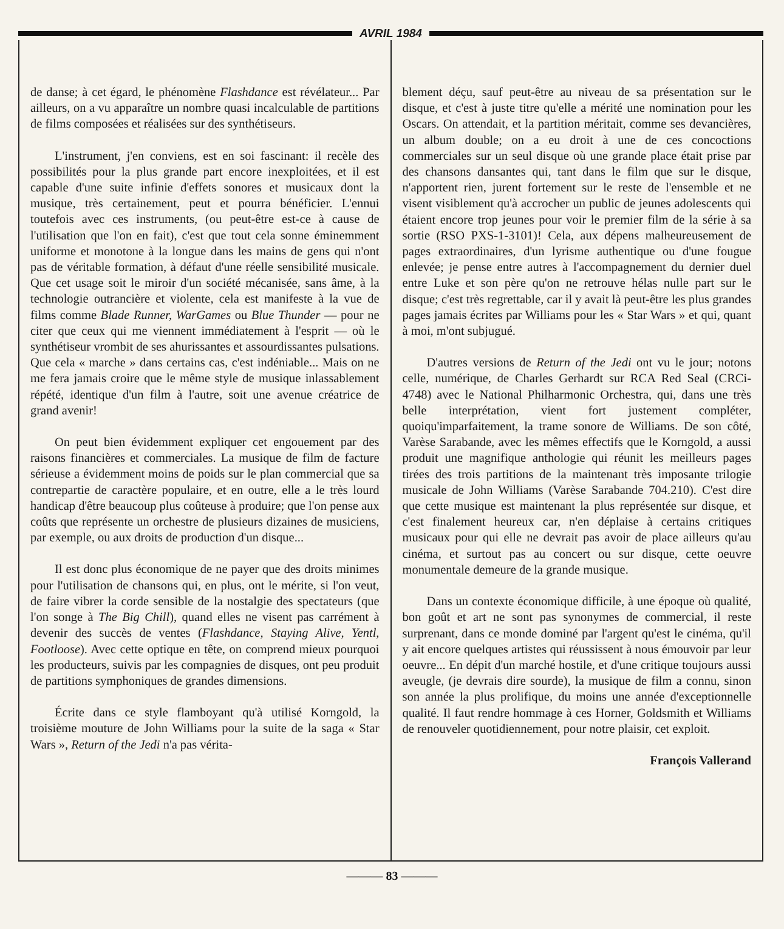AVRIL 1984
de danse; à cet égard, le phénomène Flashdance est révélateur... Par ailleurs, on a vu apparaître un nombre quasi incalculable de partitions de films composées et réalisées sur des synthétiseurs.
L'instrument, j'en conviens, est en soi fascinant: il recèle des possibilités pour la plus grande part encore inexploitées, et il est capable d'une suite infinie d'effets sonores et musicaux dont la musique, très certainement, peut et pourra bénéficier. L'ennui toutefois avec ces instruments, (ou peut-être est-ce à cause de l'utilisation que l'on en fait), c'est que tout cela sonne éminemment uniforme et monotone à la longue dans les mains de gens qui n'ont pas de véritable formation, à défaut d'une réelle sensibilité musicale. Que cet usage soit le miroir d'un société mécanisée, sans âme, à la technologie outrancière et violente, cela est manifeste à la vue de films comme Blade Runner, WarGames ou Blue Thunder — pour ne citer que ceux qui me viennent immédiatement à l'esprit — où le synthétiseur vrombit de ses ahurissantes et assourdissantes pulsations. Que cela « marche » dans certains cas, c'est indéniable... Mais on ne me fera jamais croire que le même style de musique inlassablement répété, identique d'un film à l'autre, soit une avenue créatrice de grand avenir!
On peut bien évidemment expliquer cet engouement par des raisons financières et commerciales. La musique de film de facture sérieuse a évidemment moins de poids sur le plan commercial que sa contrepartie de caractère populaire, et en outre, elle a le très lourd handicap d'être beaucoup plus coûteuse à produire; que l'on pense aux coûts que représente un orchestre de plusieurs dizaines de musiciens, par exemple, ou aux droits de production d'un disque...
Il est donc plus économique de ne payer que des droits minimes pour l'utilisation de chansons qui, en plus, ont le mérite, si l'on veut, de faire vibrer la corde sensible de la nostalgie des spectateurs (que l'on songe à The Big Chill), quand elles ne visent pas carrément à devenir des succès de ventes (Flashdance, Staying Alive, Yentl, Footloose). Avec cette optique en tête, on comprend mieux pourquoi les producteurs, suivis par les compagnies de disques, ont peu produit de partitions symphoniques de grandes dimensions.
Écrite dans ce style flamboyant qu'à utilisé Korngold, la troisième mouture de John Williams pour la suite de la saga « Star Wars », Return of the Jedi n'a pas vérita-
blement déçu, sauf peut-être au niveau de sa présentation sur le disque, et c'est à juste titre qu'elle a mérité une nomination pour les Oscars. On attendait, et la partition méritait, comme ses devancières, un album double; on a eu droit à une de ces concoctions commerciales sur un seul disque où une grande place était prise par des chansons dansantes qui, tant dans le film que sur le disque, n'apportent rien, jurent fortement sur le reste de l'ensemble et ne visent visiblement qu'à accrocher un public de jeunes adolescents qui étaient encore trop jeunes pour voir le premier film de la série à sa sortie (RSO PXS-1-3101)! Cela, aux dépens malheureusement de pages extraordinaires, d'un lyrisme authentique ou d'une fougue enlevée; je pense entre autres à l'accompagnement du dernier duel entre Luke et son père qu'on ne retrouve hélas nulle part sur le disque; c'est très regrettable, car il y avait là peut-être les plus grandes pages jamais écrites par Williams pour les « Star Wars » et qui, quant à moi, m'ont subjugué.
D'autres versions de Return of the Jedi ont vu le jour; notons celle, numérique, de Charles Gerhardt sur RCA Red Seal (CRCi-4748) avec le National Philharmonic Orchestra, qui, dans une très belle interprétation, vient fort justement compléter, quoiqu'imparfaitement, la trame sonore de Williams. De son côté, Varèse Sarabande, avec les mêmes effectifs que le Korngold, a aussi produit une magnifique anthologie qui réunit les meilleurs pages tirées des trois partitions de la maintenant très imposante trilogie musicale de John Williams (Varèse Sarabande 704.210). C'est dire que cette musique est maintenant la plus représentée sur disque, et c'est finalement heureux car, n'en déplaise à certains critiques musicaux pour qui elle ne devrait pas avoir de place ailleurs qu'au cinéma, et surtout pas au concert ou sur disque, cette oeuvre monumentale demeure de la grande musique.
Dans un contexte économique difficile, à une époque où qualité, bon goût et art ne sont pas synonymes de commercial, il reste surprenant, dans ce monde dominé par l'argent qu'est le cinéma, qu'il y ait encore quelques artistes qui réussissent à nous émouvoir par leur oeuvre... En dépit d'un marché hostile, et d'une critique toujours aussi aveugle, (je devrais dire sourde), la musique de film a connu, sinon son année la plus prolifique, du moins une année d'exceptionnelle qualité. Il faut rendre hommage à ces Horner, Goldsmith et Williams de renouveler quotidiennement, pour notre plaisir, cet exploit.
François Vallerand
——— 83 ———